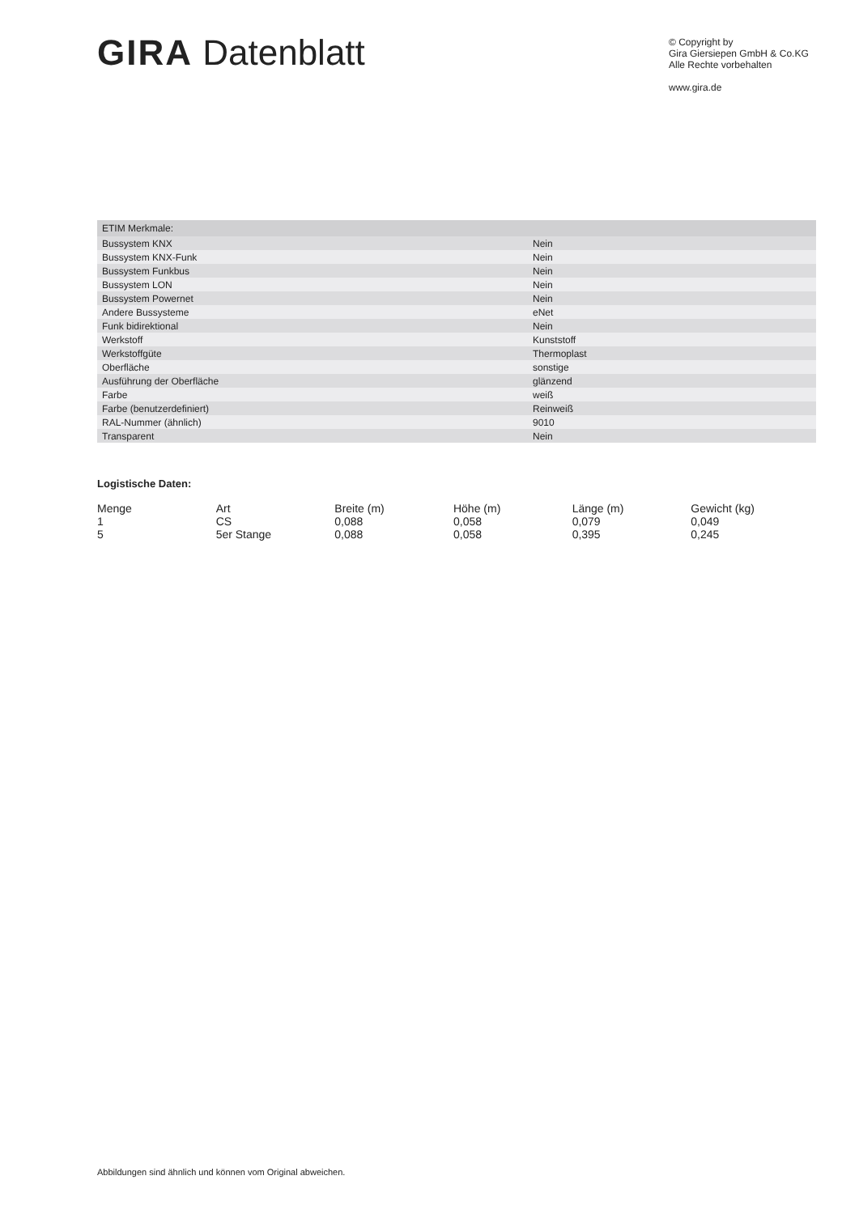GIRA Datenblatt
© Copyright by
Gira Giersiepen GmbH & Co.KG
Alle Rechte vorbehalten
www.gira.de
| ETIM Merkmale: | |
| --- | --- |
| Bussystem KNX | Nein |
| Bussystem KNX-Funk | Nein |
| Bussystem Funkbus | Nein |
| Bussystem LON | Nein |
| Bussystem Powernet | Nein |
| Andere Bussysteme | eNet |
| Funk bidirektional | Nein |
| Werkstoff | Kunststoff |
| Werkstoffgüte | Thermoplast |
| Oberfläche | sonstige |
| Ausführung der Oberfläche | glänzend |
| Farbe | weiß |
| Farbe (benutzerdefiniert) | Reinweiß |
| RAL-Nummer (ähnlich) | 9010 |
| Transparent | Nein |
Logistische Daten:
| Menge | Art | Breite (m) | Höhe (m) | Länge (m) | Gewicht (kg) |
| --- | --- | --- | --- | --- | --- |
| 1 | CS | 0,088 | 0,058 | 0,079 | 0,049 |
| 5 | 5er Stange | 0,088 | 0,058 | 0,395 | 0,245 |
Abbildungen sind ähnlich und können vom Original abweichen.